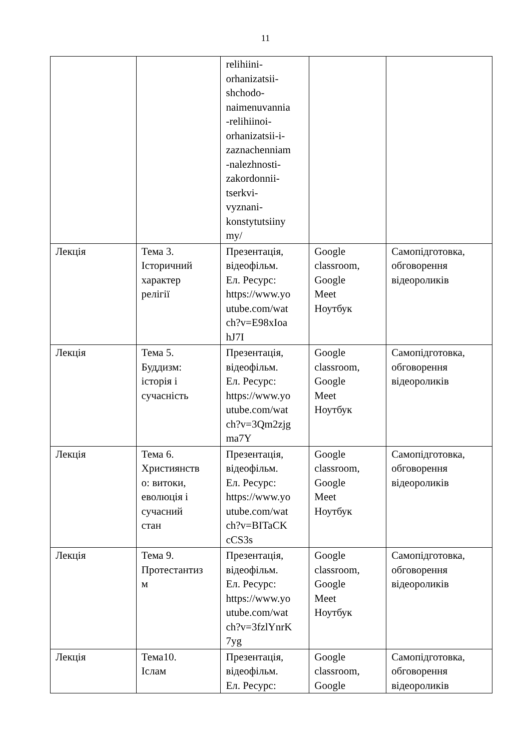11
| | | relihiini- orhanizatsii- shchodo- naimenuvannia -relihiinoi- orhanizatsii-i- zaznachenniam -nalezhnosti- zakordonnii- tserkvi- vyznani- konstytutsiiny my/ | | |
| Лекція | Тема 3. Історичний характер релігії | Презентація, відеофільм. Ел. Ресурс: https://www.yo utube.com/wat ch?v=E98xIoa hJ7I | Google classroom, Google Meet Ноутбук | Самопідготовка, обговорення відеороликів |
| Лекція | Тема 5. Буддизм: історія і сучасність | Презентація, відеофільм. Ел. Ресурс: https://www.yo utube.com/wat ch?v=3Qm2zjg ma7Y | Google classroom, Google Meet Ноутбук | Самопідготовка, обговорення відеороликів |
| Лекція | Тема 6. Християнств о: витоки, еволюція і сучасний стан | Презентація, відеофільм. Ел. Ресурс: https://www.yo utube.com/wat ch?v=BITaCK cCS3s | Google classroom, Google Meet Ноутбук | Самопідготовка, обговорення відеороликів |
| Лекція | Тема 9. Протестантиз м | Презентація, відеофільм. Ел. Ресурс: https://www.yo utube.com/wat ch?v=3fzlYnrK 7yg | Google classroom, Google Meet Ноутбук | Самопідготовка, обговорення відеороликів |
| Лекція | Тема10. Іслам | Презентація, відеофільм. Ел. Ресурс: | Google classroom, Google | Самопідготовка, обговорення відеороликів |